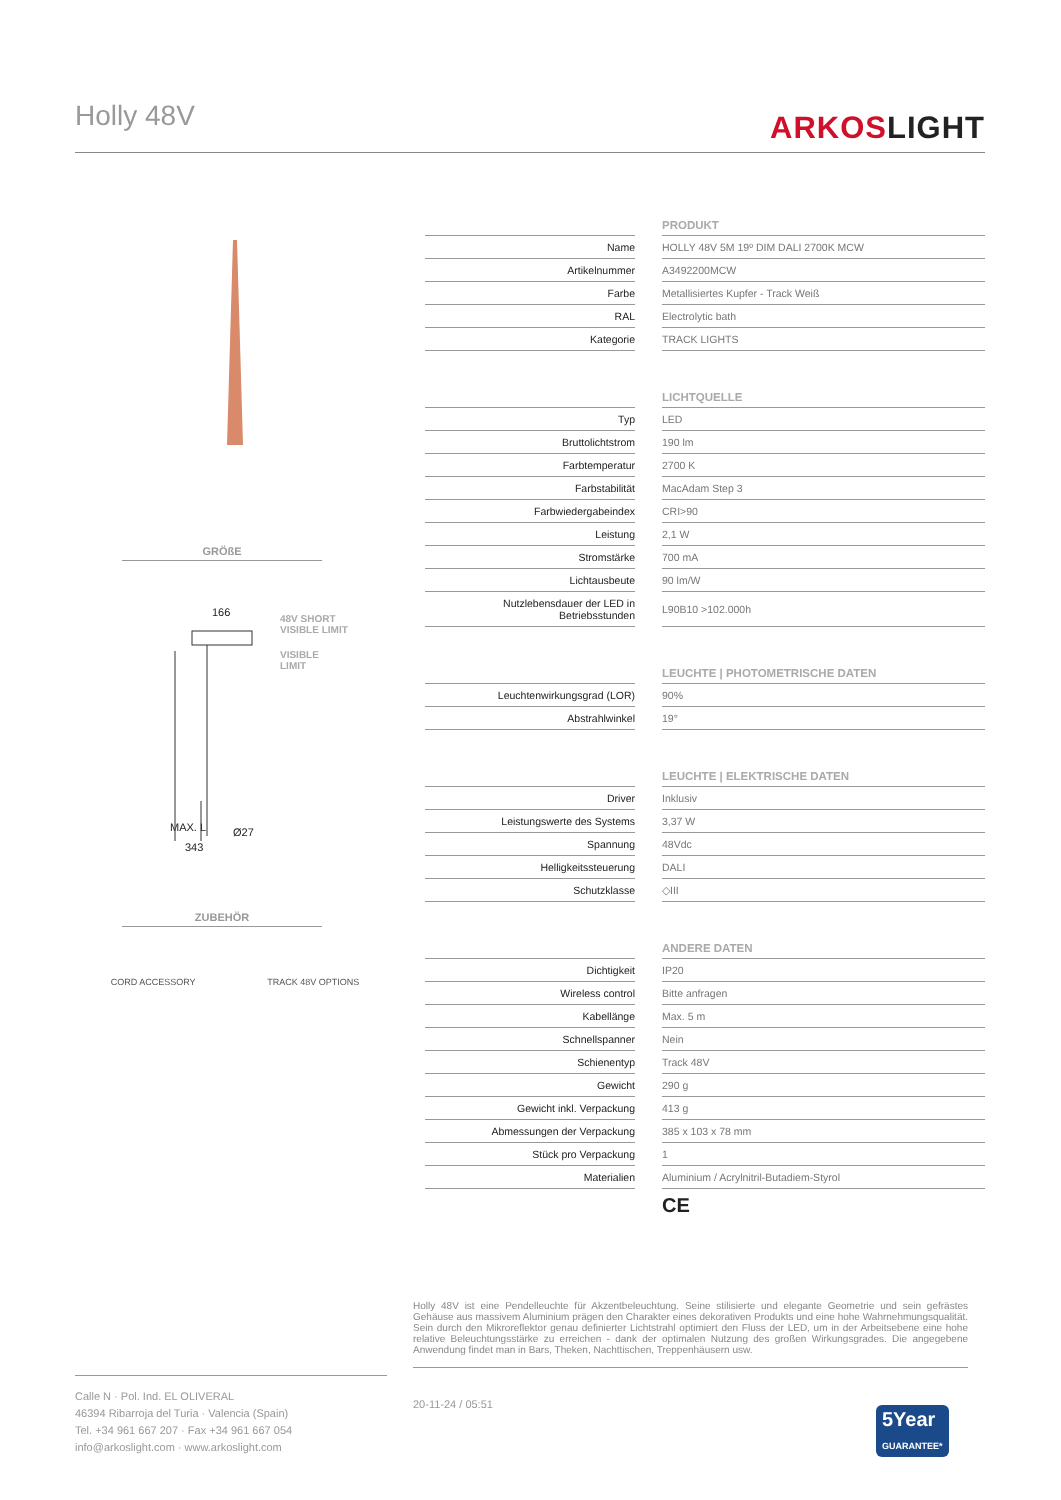Holly 48V ARKOSLIGHT
GRÖßE
166
48V SHORT
VISIBLE LIMIT
VISIBLE
LIMIT
MAX. L
343
Ø27
ZUBEHÖR
CORD ACCESSORY TRACK 48V OPTIONS
| | | PRODUKT |
| --- | --- | --- |
| Name | | HOLLY 48V 5M 19º DIM DALI 2700K MCW |
| Artikelnummer | | A3492200MCW |
| Farbe | | Metallisiertes Kupfer - Track Weiß |
| RAL | | Electrolytic bath |
| Kategorie | | TRACK LIGHTS |
| | | LICHTQUELLE |
| Typ | | LED |
| Bruttolichtstrom | | 190 lm |
| Farbtemperatur | | 2700 K |
| Farbstabilität | | MacAdam Step 3 |
| Farbwiedergabeindex | | CRI>90 |
| Leistung | | 2,1 W |
| Stromstärke | | 700 mA |
| Lichtausbeute | | 90 lm/W |
| Nutzlebensdauer der LED in Betriebsstunden | | L90B10 >102.000h |
| | | LEUCHTE / PHOTOMETRISCHE DATEN |
| Leuchtenwirkungsgrad (LOR) | | 90% |
| Abstrahlwinkel | | 19° |
| | | LEUCHTE / ELEKTRISCHE DATEN |
| Driver | | Inklusiv |
| Leistungswerte des Systems | | 3,37 W |
| Spannung | | 48Vdc |
| Helligkeitssteuerung | | DALI |
| Schutzklasse | | ◇III |
| | | ANDERE DATEN |
| Dichtigkeit | | IP20 |
| Wireless control | | Bitte anfragen |
| Kabellänge | | Max. 5 m |
| Schnellspanner | | Nein |
| Schienentyp | | Track 48V |
| Gewicht | | 290 g |
| Gewicht inkl. Verpackung | | 413 g |
| Abmessungen der Verpackung | | 385 x 103 x 78 mm |
| Stück pro Verpackung | | 1 |
| Materialien | | Aluminium / Acrylnitril-Butadiem-Styrol |
| | | CE |
Holly 48V ist eine Pendelleuchte für Akzentbeleuchtung. Seine stilisierte und elegante Geometrie und sein gefrästes Gehäuse aus massivem Aluminium prägen den Charakter eines dekorativen Produkts und eine hohe Wahrnehmungsqualität. Sein durch den Mikroreflektor genau definierter Lichtstrahl optimiert den Fluss der LED, um in der Arbeitsebene eine hohe relative Beleuchtungsstärke zu erreichen - dank der optimalen Nutzung des großen Wirkungsgrades. Die angegebene Anwendung findet man in Bars, Theken, Nachttischen, Treppenhäusern usw.
Calle N · Pol. Ind. EL OLIVERAL
46394 Ribarroja del Turia · Valencia (Spain)
Tel. +34 961 667 207 · Fax +34 961 667 054
info@arkoslight.com · www.arkoslight.com
20-11-24 / 05:51
5Year
GUARANTEE*